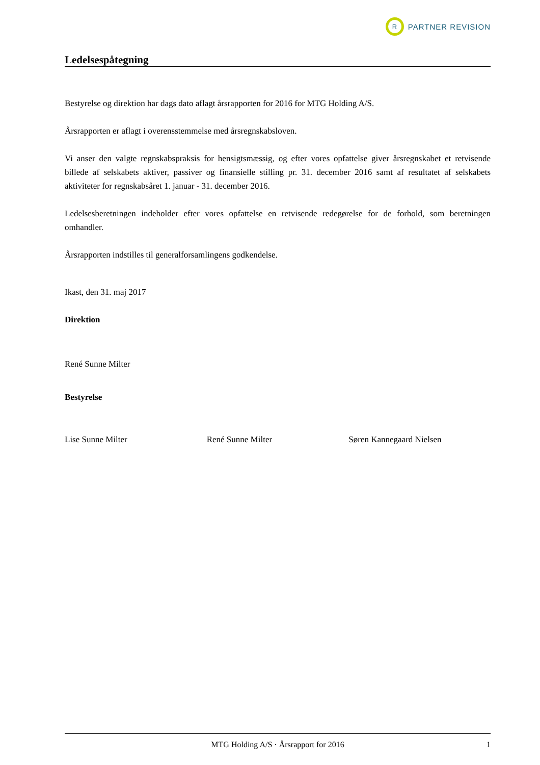R
PARTNER REVISION
Ledelsespåtegning
Bestyrelse og direktion har dags dato aflagt årsrapporten for 2016 for MTG Holding A/S.
Årsrapporten er aflagt i overensstemmelse med årsregnskabsloven.
Vi anser den valgte regnskabspraksis for hensigtsmæssig, og efter vores opfattelse giver årsregnskabet et retvisende billede af selskabets aktiver, passiver og finansielle stilling pr. 31. december 2016 samt af resultatet af selskabets aktiviteter for regnskabsåret 1. januar - 31. december 2016.
Ledelsesberetningen indeholder efter vores opfattelse en retvisende redegørelse for de forhold, som beretningen omhandler.
Årsrapporten indstilles til generalforsamlingens godkendelse.
Ikast, den 31. maj 2017
Direktion
René Sunne Milter
Bestyrelse
Lise Sunne Milter René Sunne Milter Søren Kannegaard Nielsen
MTG Holding A/S · Årsrapport for 2016 1